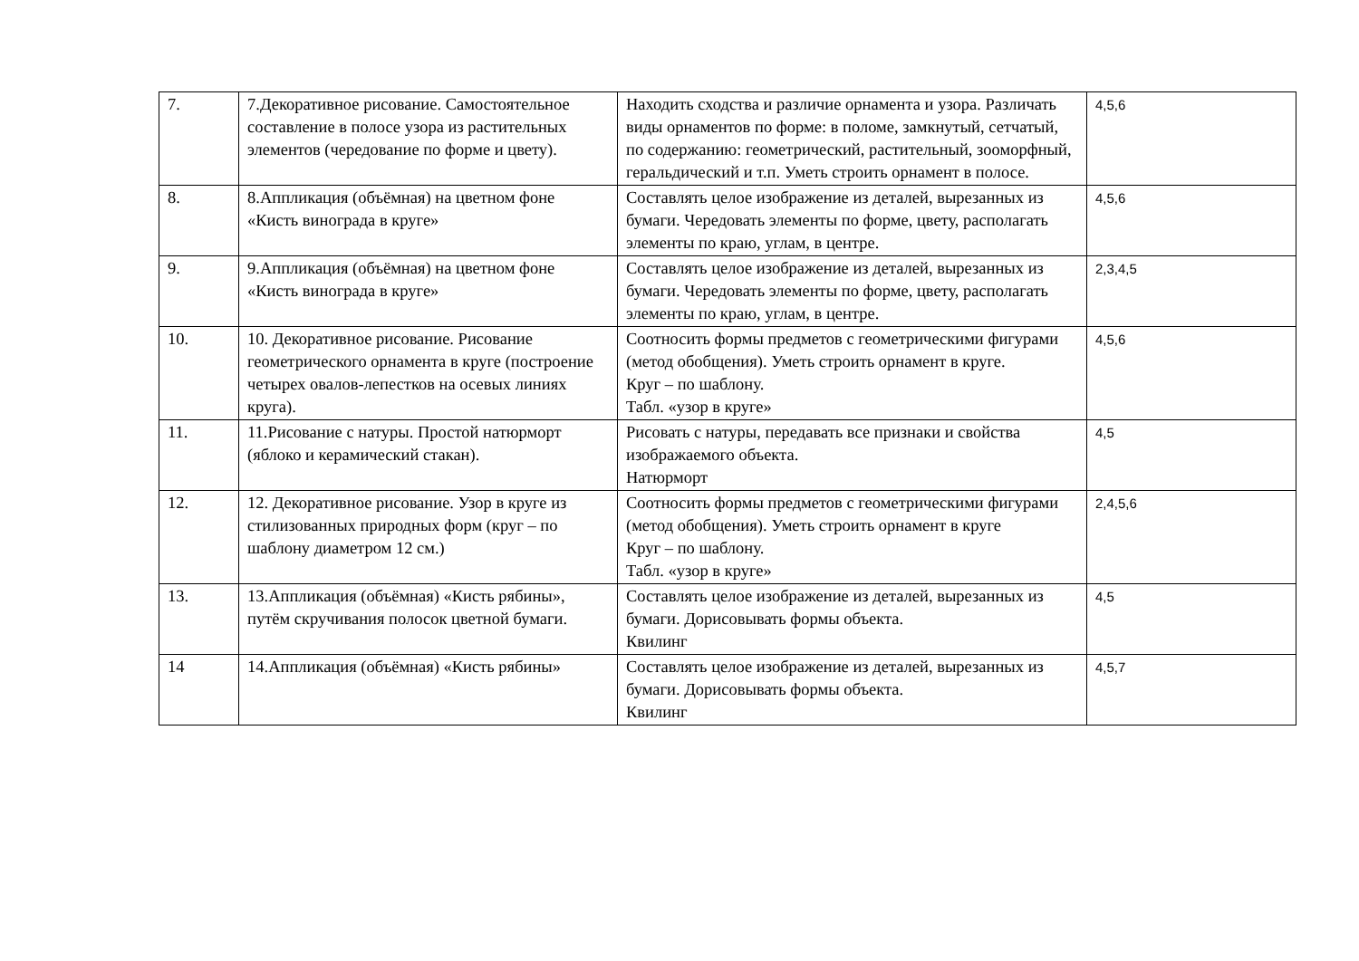| 7. | 7.Декоративное рисование. Самостоятельное составление в полосе узора из растительных элементов (чередование по форме и цвету). | Находить сходства и различие орнамента и узора. Различать виды орнаментов по форме: в поломе, замкнутый, сетчатый, по содержанию: геометрический, растительный, зооморфный, геральдический и т.п. Уметь строить орнамент в полосе. | 4,5,6 |
| 8. | 8.Аппликация (объёмная) на цветном фоне «Кисть винограда в круге» | Составлять целое изображение из деталей, вырезанных из бумаги. Чередовать элементы по форме, цвету, располагать элементы по краю, углам, в центре. | 4,5,6 |
| 9. | 9.Аппликация (объёмная) на цветном фоне «Кисть винограда в круге» | Составлять целое изображение из деталей, вырезанных из бумаги. Чередовать элементы по форме, цвету, располагать элементы по краю, углам, в центре. | 2,3,4,5 |
| 10. | 10. Декоративное рисование. Рисование геометрического орнамента в круге (построение четырех овалов-лепестков на осевых линиях круга). | Соотносить формы предметов с геометрическими фигурами (метод обобщения). Уметь строить орнамент в круге. Круг – по шаблону. Табл. «узор в круге» | 4,5,6 |
| 11. | 11.Рисование с натуры. Простой натюрморт (яблоко и керамический стакан). | Рисовать с натуры, передавать все признаки и свойства изображаемого объекта. Натюрморт | 4,5 |
| 12. | 12. Декоративное рисование. Узор в круге из стилизованных природных форм (круг – по шаблону диаметром 12 см.) | Соотносить формы предметов с геометрическими фигурами (метод обобщения). Уметь строить орнамент в круге Круг – по шаблону. Табл. «узор в круге» | 2,4,5,6 |
| 13. | 13.Аппликация (объёмная) «Кисть рябины», путём скручивания полосок цветной бумаги. | Составлять целое изображение из деталей, вырезанных из бумаги. Дорисовывать формы объекта. Квилинг | 4,5 |
| 14 | 14.Аппликация (объёмная) «Кисть рябины» | Составлять целое изображение из деталей, вырезанных из бумаги. Дорисовывать формы объекта. Квилинг | 4,5,7 |